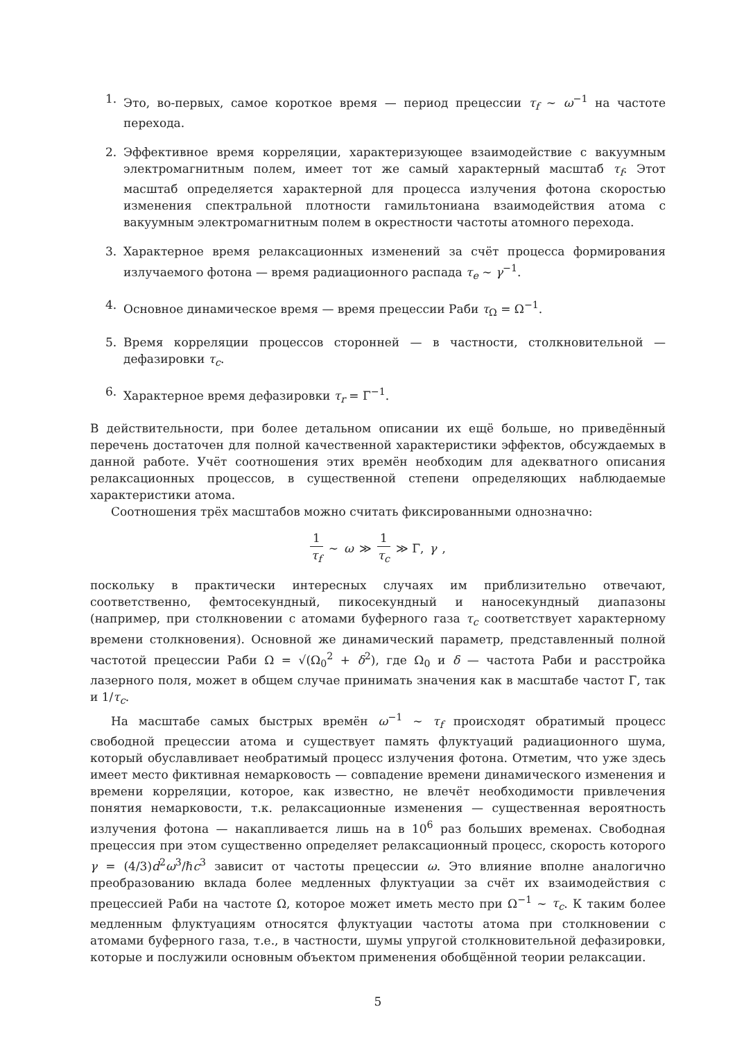1. Это, во-первых, самое короткое время — период прецессии τ<sub>f</sub> ∼ ω<sup>−1</sup> на частоте перехода.
2. Эффективное время корреляции, характеризующее взаимодействие с вакуумным электромагнитным полем, имеет тот же самый характерный масштаб τ<sub>f</sub>. Этот масштаб определяется характерной для процесса излучения фотона скоростью изменения спектральной плотности гамильтониана взаимодействия атома с вакуумным электромагнитным полем в окрестности частоты атомного перехода.
3. Характерное время релаксационных изменений за счёт процесса формирования излучаемого фотона — время радиационного распада τ<sub>e</sub> ∼ γ<sup>−1</sup>.
4. Основное динамическое время — время прецессии Раби τ<sub>Ω</sub> = Ω<sup>−1</sup>.
5. Время корреляции процессов сторонней — в частности, столкновительной — дефазировки τ<sub>c</sub>.
6. Характерное время дефазировки τ<sub>r</sub> = Γ<sup>−1</sup>.
В действительности, при более детальном описании их ещё больше, но приведённый перечень достаточен для полной качественной характеристики эффектов, обсуждаемых в данной работе. Учёт соотношения этих времён необходим для адекватного описания релаксационных процессов, в существенной степени определяющих наблюдаемые характеристики атома.
Соотношения трёх масштабов можно считать фиксированными однозначно:
1 τ<sub>f</sub> ∼ ω ≫ 1 τ<sub>c</sub> ≫ Γ, γ,
поскольку в практически интересных случаях им приблизительно отвечают, соответственно, фемтосекундный, пикосекундный и наносекундный диапазоны (например, при столкновении с атомами буферного газа τ<sub>c</sub> соответствует характерному времени столкновения). Основной же динамический параметр, представленный полной частотой прецессии Раби Ω = √(Ω<sub>0</sub><sup>2</sup> + δ<sup>2</sup>), где Ω<sub>0</sub> и δ — частота Раби и расстройка лазерного поля, может в общем случае принимать значения как в масштабе частот Γ, так и 1/τ<sub>c</sub>.
На масштабе самых быстрых времён ω<sup>−1</sup> ∼ τ<sub>f</sub> происходят обратимый процесс свободной прецессии атома и существует память флуктуаций радиационного шума, который обуславливает необратимый процесс излучения фотона. Отметим, что уже здесь имеет место фиктивная немарковость — совпадение времени динамического изменения и времени корреляции, которое, как известно, не влечёт необходимости привлечения понятия немарковости, т.к. релаксационные изменения — существенная вероятность излучения фотона — накапливается лишь на в 10<sup>6</sup> раз больших временах. Свободная прецессия при этом существенно определяет релаксационный процесс, скорость которого γ = (4/3)d<sup>2</sup>ω<sup>3</sup>/ℏc<sup>3</sup> зависит от частоты прецессии ω. Это влияние вполне аналогично преобразованию вклада более медленных флуктуации за счёт их взаимодействия с прецессией Раби на частоте Ω, которое может иметь место при Ω<sup>−1</sup> ∼ τ<sub>c</sub>. К таким более медленным флуктуациям относятся флуктуации частоты атома при столкновении с атомами буферного газа, т.е., в частности, шумы упругой столкновительной дефазировки, которые и послужили основным объектом применения обобщённой теории релаксации.
5